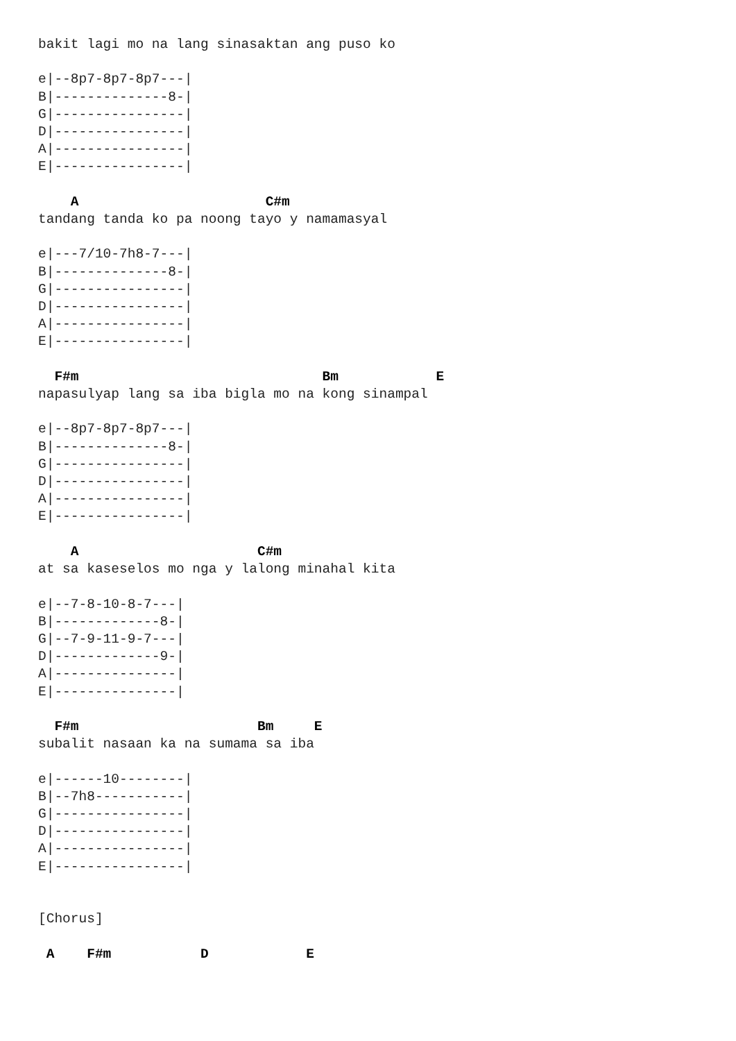bakit lagi mo na lang sinasaktan ang puso ko

e|--8p7-8p7-8p7---|
B|--------------8-|
G|----------------|
D|----------------|
A|----------------|
E|----------------|

    A                       C#m
tandang tanda ko pa noong tayo y namamasyal

e|---7/10-7h8-7---|
B|--------------8-|
G|----------------|
D|----------------|
A|----------------|
E|----------------|

  F#m                              Bm            E
napasulyap lang sa iba bigla mo na kong sinampal

e|--8p7-8p7-8p7---|
B|--------------8-|
G|----------------|
D|----------------|
A|----------------|
E|----------------|

    A                      C#m
at sa kaseselos mo nga y lalong minahal kita

e|--7-8-10-8-7---|
B|-------------8-|
G|--7-9-11-9-7---|
D|-------------9-|
A|---------------|
E|---------------|

  F#m                      Bm     E
subalit nasaan ka na sumama sa iba

e|------10--------|
B|--7h8-----------|
G|----------------|
D|----------------|
A|----------------|
E|----------------|


[Chorus]

 A    F#m           D            E